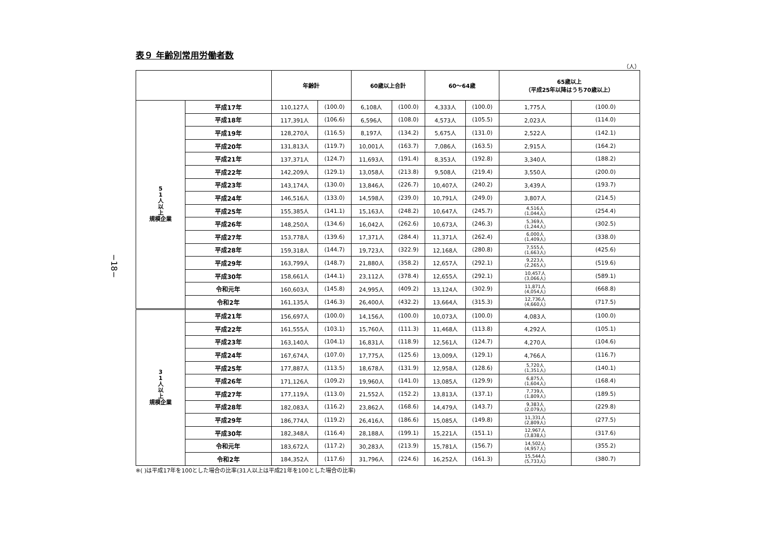−18−
表９ 年齢別常用労働者数
（人）
| | | 年齢計 | | 60歳以上合計 | | 60～64歳 | | 65歳以上 （平成25年以降はうち70歳以上） | |
| --- | --- | --- | --- | --- | --- | --- | --- | --- | --- |
| 5 1 人 以 上 規模企業 | 平成17年 | 110,127人 | (100.0) | 6,108人 | (100.0) | 4,333人 | (100.0) | 1,775人 | (100.0) |
| | 平成18年 | 117,391人 | (106.6) | 6,596人 | (108.0) | 4,573人 | (105.5) | 2,023人 | (114.0) |
| | 平成19年 | 128,270人 | (116.5) | 8,197人 | (134.2) | 5,675人 | (131.0) | 2,522人 | (142.1) |
| | 平成20年 | 131,813人 | (119.7) | 10,001人 | (163.7) | 7,086人 | (163.5) | 2,915人 | (164.2) |
| | 平成21年 | 137,371人 | (124.7) | 11,693人 | (191.4) | 8,353人 | (192.8) | 3,340人 | (188.2) |
| | 平成22年 | 142,209人 | (129.1) | 13,058人 | (213.8) | 9,508人 | (219.4) | 3,550人 | (200.0) |
| | 平成23年 | 143,174人 | (130.0) | 13,846人 | (226.7) | 10,407人 | (240.2) | 3,439人 | (193.7) |
| | 平成24年 | 146,516人 | (133.0) | 14,598人 | (239.0) | 10,791人 | (249.0) | 3,807人 | (214.5) |
| | 平成25年 | 155,385人 | (141.1) | 15,163人 | (248.2) | 10,647人 | (245.7) | 4,516人 (1,044人) | (254.4) |
| | 平成26年 | 148,250人 | (134.6) | 16,042人 | (262.6) | 10,673人 | (246.3) | 5,369人 (1,244人) | (302.5) |
| | 平成27年 | 153,778人 | (139.6) | 17,371人 | (284.4) | 11,371人 | (262.4) | 6,000人 (1,409人) | (338.0) |
| | 平成28年 | 159,318人 | (144.7) | 19,723人 | (322.9) | 12,168人 | (280.8) | 7,555人 (1,663人) | (425.6) |
| | 平成29年 | 163,799人 | (148.7) | 21,880人 | (358.2) | 12,657人 | (292.1) | 9,223人 (2,265人) | (519.6) |
| | 平成30年 | 158,661人 | (144.1) | 23,112人 | (378.4) | 12,655人 | (292.1) | 10,457人 (3,066人) | (589.1) |
| | 令和元年 | 160,603人 | (145.8) | 24,995人 | (409.2) | 13,124人 | (302.9) | 11,871人 (4,054人) | (668.8) |
| | 令和2年 | 161,135人 | (146.3) | 26,400人 | (432.2) | 13,664人 | (315.3) | 12,736人 (4,660人) | (717.5) |
| 3 1 人 以 上 規模企業 | 平成21年 | 156,697人 | (100.0) | 14,156人 | (100.0) | 10,073人 | (100.0) | 4,083人 | (100.0) |
| | 平成22年 | 161,555人 | (103.1) | 15,760人 | (111.3) | 11,468人 | (113.8) | 4,292人 | (105.1) |
| | 平成23年 | 163,140人 | (104.1) | 16,831人 | (118.9) | 12,561人 | (124.7) | 4,270人 | (104.6) |
| | 平成24年 | 167,674人 | (107.0) | 17,775人 | (125.6) | 13,009人 | (129.1) | 4,766人 | (116.7) |
| | 平成25年 | 177,887人 | (113.5) | 18,678人 | (131.9) | 12,958人 | (128.6) | 5,720人 (1,351人) | (140.1) |
| | 平成26年 | 171,126人 | (109.2) | 19,960人 | (141.0) | 13,085人 | (129.9) | 6,875人 (1,604人) | (168.4) |
| | 平成27年 | 177,119人 | (113.0) | 21,552人 | (152.2) | 13,813人 | (137.1) | 7,739人 (1,809人) | (189.5) |
| | 平成28年 | 182,083人 | (116.2) | 23,862人 | (168.6) | 14,479人 | (143.7) | 9,383人 (2,079人) | (229.8) |
| | 平成29年 | 186,774人 | (119.2) | 26,416人 | (186.6) | 15,085人 | (149.8) | 11,331人 (2,809人) | (277.5) |
| | 平成30年 | 182,348人 | (116.4) | 28,188人 | (199.1) | 15,221人 | (151.1) | 12,967人 (3,838人) | (317.6) |
| | 令和元年 | 183,672人 | (117.2) | 30,283人 | (213.9) | 15,781人 | (156.7) | 14,502人 (4,957人) | (355.2) |
| | 令和2年 | 184,352人 | (117.6) | 31,796人 | (224.6) | 16,252人 | (161.3) | 15,544人 (5,733人) | (380.7) |
※( )は平成17年を100とした場合の比率(31人以上は平成21年を100とした場合の比率)